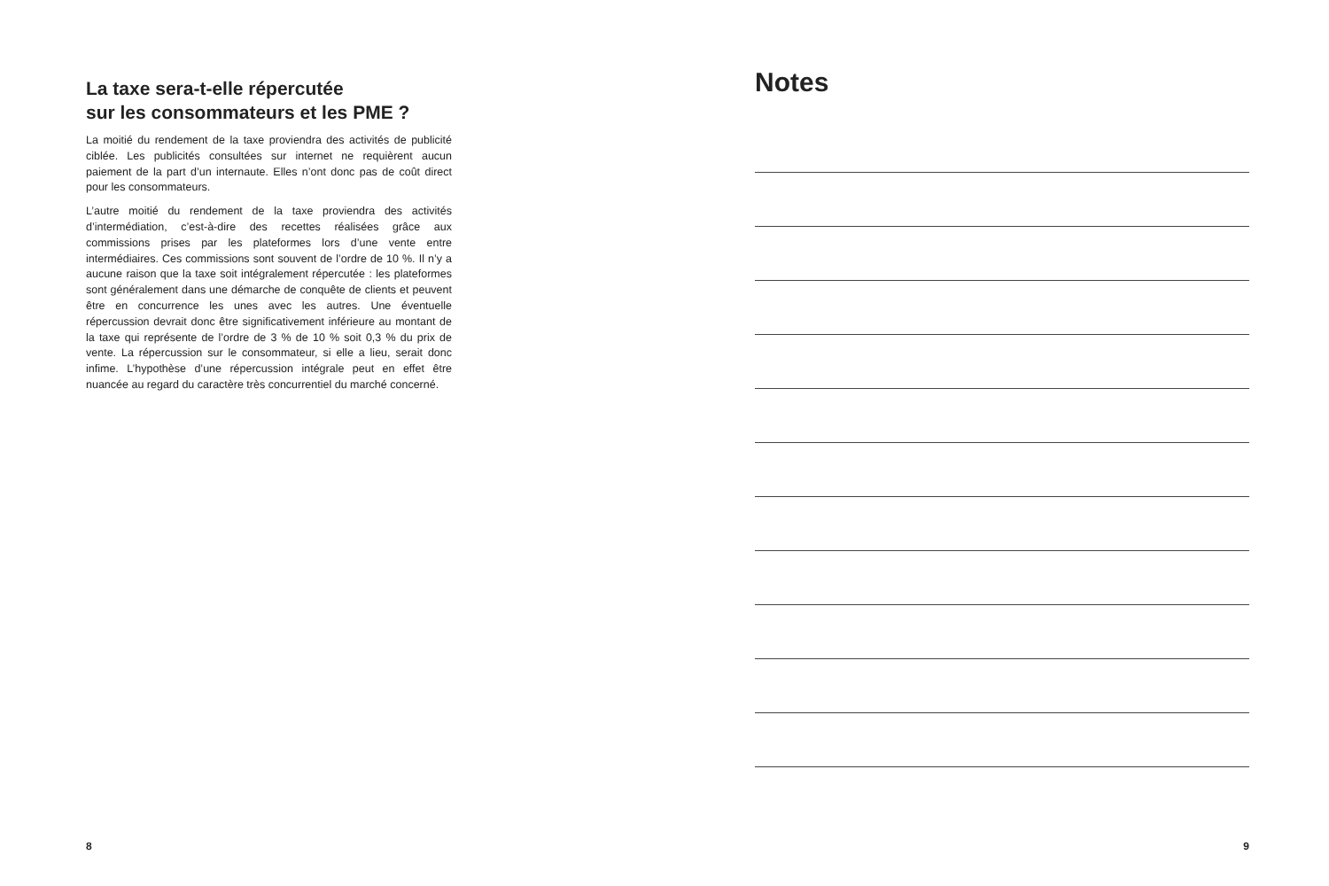La taxe sera-t-elle répercutée
sur les consommateurs et les PME ?
La moitié du rendement de la taxe proviendra des activités de publicité ciblée. Les publicités consultées sur internet ne requièrent aucun paiement de la part d’un internaute. Elles n’ont donc pas de coût direct pour les consommateurs.
L’autre moitié du rendement de la taxe proviendra des activités d’intermédiation, c’est-à-dire des recettes réalisées grâce aux commissions prises par les plateformes lors d’une vente entre intermédiaires. Ces commissions sont souvent de l’ordre de 10 %. Il n’y a aucune raison que la taxe soit intégralement répercutée : les plateformes sont généralement dans une démarche de conquête de clients et peuvent être en concurrence les unes avec les autres. Une éventuelle répercussion devrait donc être significativement inférieure au montant de la taxe qui représente de l’ordre de 3 % de 10 % soit 0,3 % du prix de vente. La répercussion sur le consommateur, si elle a lieu, serait donc infime. L’hypothèse d’une répercussion intégrale peut en effet être nuancée au regard du caractère très concurrentiel du marché concerné.
8
Notes
9